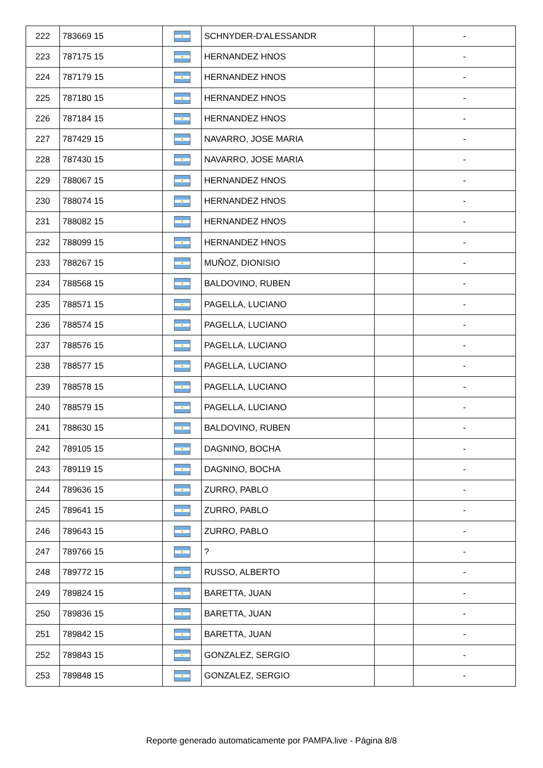| 222 | 783669 15 | | SCHNYDER-D'ALESSANDR | | - |
| 223 | 787175 15 | | HERNANDEZ HNOS | | - |
| 224 | 787179 15 | | HERNANDEZ HNOS | | - |
| 225 | 787180 15 | | HERNANDEZ HNOS | | - |
| 226 | 787184 15 | | HERNANDEZ HNOS | | - |
| 227 | 787429 15 | | NAVARRO, JOSE MARIA | | - |
| 228 | 787430 15 | | NAVARRO, JOSE MARIA | | - |
| 229 | 788067 15 | | HERNANDEZ HNOS | | - |
| 230 | 788074 15 | | HERNANDEZ HNOS | | - |
| 231 | 788082 15 | | HERNANDEZ HNOS | | - |
| 232 | 788099 15 | | HERNANDEZ HNOS | | - |
| 233 | 788267 15 | | MUÑOZ, DIONISIO | | - |
| 234 | 788568 15 | | BALDOVINO, RUBEN | | - |
| 235 | 788571 15 | | PAGELLA, LUCIANO | | - |
| 236 | 788574 15 | | PAGELLA, LUCIANO | | - |
| 237 | 788576 15 | | PAGELLA, LUCIANO | | - |
| 238 | 788577 15 | | PAGELLA, LUCIANO | | - |
| 239 | 788578 15 | | PAGELLA, LUCIANO | | - |
| 240 | 788579 15 | | PAGELLA, LUCIANO | | - |
| 241 | 788630 15 | | BALDOVINO, RUBEN | | - |
| 242 | 789105 15 | | DAGNINO, BOCHA | | - |
| 243 | 789119 15 | | DAGNINO, BOCHA | | - |
| 244 | 789636 15 | | ZURRO, PABLO | | - |
| 245 | 789641 15 | | ZURRO, PABLO | | - |
| 246 | 789643 15 | | ZURRO, PABLO | | - |
| 247 | 789766 15 | | ? | | - |
| 248 | 789772 15 | | RUSSO, ALBERTO | | - |
| 249 | 789824 15 | | BARETTA, JUAN | | - |
| 250 | 789836 15 | | BARETTA, JUAN | | - |
| 251 | 789842 15 | | BARETTA, JUAN | | - |
| 252 | 789843 15 | | GONZALEZ, SERGIO | | - |
| 253 | 789848 15 | | GONZALEZ, SERGIO | | - |
Reporte generado automaticamente por PAMPA.live - Página 8/8